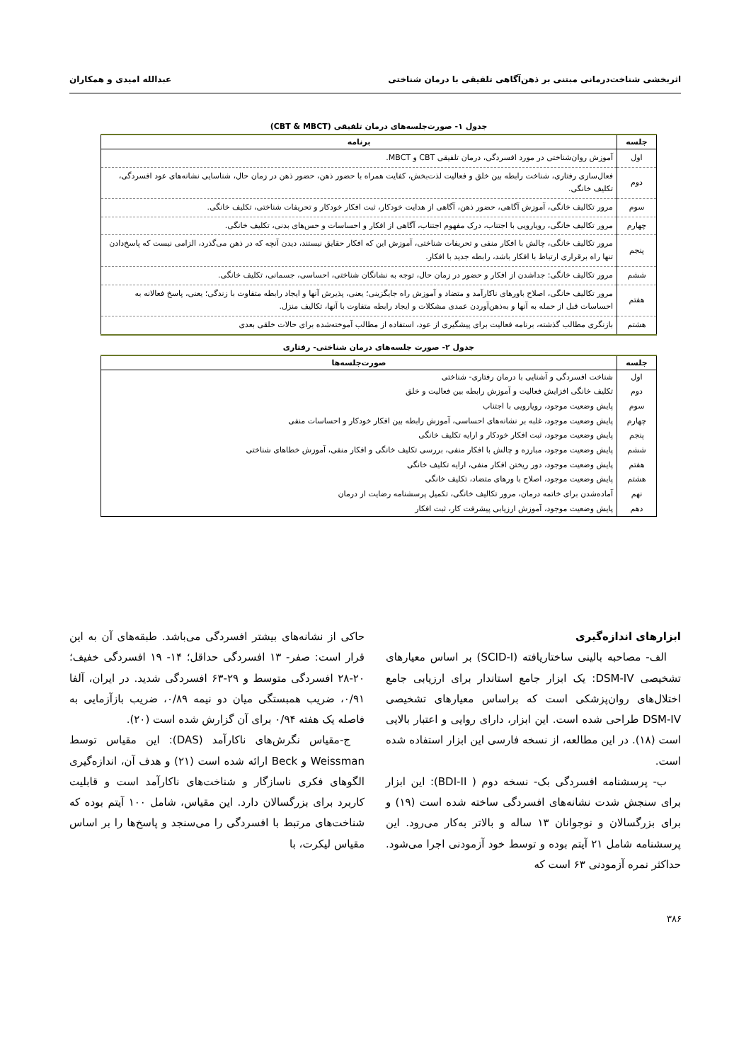اثربخشی شناخت‌درمانی مبتنی بر ذهن‌آگاهی تلفیقی با درمان شناختی عبدالله امیدی و همکاران
جدول ۱- صورت‌جلسه‌های درمان تلفیقی (CBT & MBCT)
| جلسه | برنامه |
| --- | --- |
| اول | آموزش روان‌شناختی در مورد افسردگی، درمان تلفیقی CBT و MBCT. |
| دوم | فعال‌سازی رفتاری، شناخت رابطه بین خلق و فعالیت لذت‌بخش، کفایت همراه با حضور ذهن، حضور ذهن در زمان حال، شناسایی نشانه‌های عود افسردگی، تکلیف خانگی. |
| سوم | مرور تکالیف خانگی، آموزش آگاهی، حضور ذهن، آگاهی از هدایت خودکار، ثبت افکار خودکار و تحریفات شناختی، تکلیف خانگی. |
| چهارم | مرور تکالیف خانگی، رویارویی با اجتناب، درک مفهوم اجتناب، آگاهی از افکار و احساسات و حس‌های بدنی، تکلیف خانگی. |
| پنجم | مرور تکالیف خانگی، چالش با افکار منفی و تحریفات شناختی، آموزش این که افکار حقایق نیستند، دیدن آنچه که در ذهن می‌گذرد، الزامی نیست که پاسخ‌دادن تنها راه برقراری ارتباط با افکار باشد، رابطه جدید با افکار. |
| ششم | مرور تکالیف خانگی: جداشدن از افکار و حضور در زمان حال، توجه به نشانگان شناختی، احساسی، جسمانی، تکلیف خانگی. |
| هفتم | مرور تکالیف خانگی، اصلاح باورهای ناکارآمد و متضاد و آموزش راه جایگزینی؛ یعنی، پذیرش آنها و ایجاد رابطه متفاوت با زندگی؛ یعنی، پاسخ فعالانه به احساسات قبل از حمله به آنها و به‌ذهن‌آوردن عمدی مشکلات و ایجاد رابطه متفاوت با آنها، تکالیف منزل. |
| هشتم | بازنگری مطالب گذشته، برنامه فعالیت برای پیشگیری از عود، استفاده از مطالب آموخته‌شده برای حالات خلقی بعدی |
جدول ۲- صورت جلسه‌های درمان شناختی- رفتاری
| جلسه | صورت‌جلسه‌ها |
| --- | --- |
| اول | شناخت افسردگی و آشنایی با درمان رفتاری- شناختی |
| دوم | تکلیف خانگی افزایش فعالیت و آموزش رابطه بین فعالیت و خلق |
| سوم | پایش وضعیت موجود، رویارویی با اجتناب |
| چهارم | پایش وضعیت موجود، غلبه بر نشانه‌های احساسی، آموزش رابطه بین افکار خودکار و احساسات منفی |
| پنجم | پایش وضعیت موجود، ثبت افکار خودکار و ارایه تکلیف خانگی |
| ششم | پایش وضعیت موجود، مبارزه و چالش با افکار منفی، بررسی تکلیف خانگی و افکار منفی، آموزش خطاهای شناختی |
| هفتم | پایش وضعیت موجود، دور ریختن افکار منفی، ارایه تکلیف خانگی |
| هشتم | پایش وضعیت موجود، اصلاح با ورهای متضاد، تکلیف خانگی |
| نهم | آماده‌شدن برای خاتمه درمان، مرور تکالیف خانگی، تکمیل پرسشنامه رضایت از درمان |
| دهم | پایش وضعیت موجود، آموزش ارزیابی پیشرفت کار، ثبت افکار |
ابزارهای اندازه‌گیری
الف- مصاحبه بالینی ساختاریافته (SCID-I) بر اساس معیارهای تشخیصی DSM-IV: یک ابزار جامع استاندار برای ارزیابی جامع اختلال‌های روان‌پزشکی است که براساس معیارهای تشخیصی DSM-IV طراحی شده است. این ابزار، دارای روایی و اعتبار بالایی است (۱۸). در این مطالعه، از نسخه فارسی این ابزار استفاده شده است.
ب- پرسشنامه افسردگی بک- نسخه دوم ( BDI-II): این ابزار برای سنجش شدت نشانه‌های افسردگی ساخته شده است (۱۹) و برای بزرگسالان و نوجوانان ۱۳ ساله و بالاتر به‌کار می‌رود. این پرسشنامه شامل ۲۱ آیتم بوده و توسط خود آزمودنی اجرا می‌شود. حداکثر نمره آزمودنی ۶۳ است که
حاکی از نشانه‌های بیشتر افسردگی می‌باشد. طبقه‌های آن به این قرار است: صفر- ۱۳ افسردگی حداقل؛ ۱۴- ۱۹ افسردگی خفیف؛ ۲۰-۲۸ افسردگی متوسط و ۲۹-۶۳ افسردگی شدید. در ایران، آلفا ۰/۹۱، ضریب همبستگی میان دو نیمه ۰/۸۹، ضریب بازآزمایی به فاصله یک هفته ۰/۹۴ برای آن گزارش شده است (۲۰).
ج-مقیاس نگرش‌های ناکارآمد (DAS): این مقیاس توسط Weissman و Beck ارائه شده است (۲۱) و هدف آن، اندازه‌گیری الگوهای فکری ناسازگار و شناخت‌های ناکارآمد است و قابلیت کاربرد برای بزرگسالان دارد. این مقیاس، شامل ۱۰۰ آیتم بوده که شناخت‌های مرتبط با افسردگی را می‌سنجد و پاسخ‌ها را بر اساس مقیاس لیکرت، با
۳۸۶